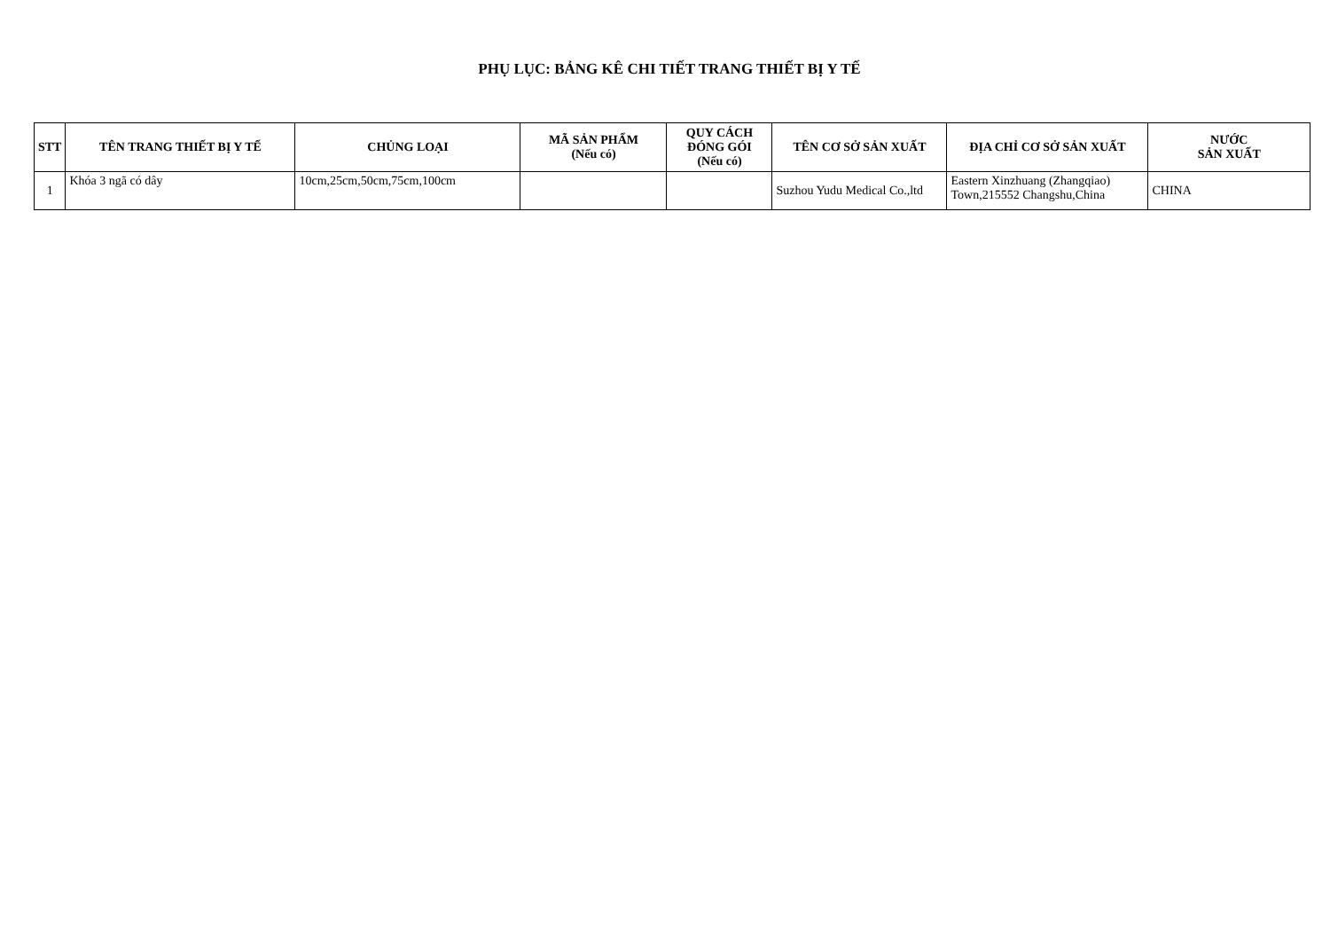PHỤ LỤC: BẢNG KÊ CHI TIẾT TRANG THIẾT BỊ Y TẾ
| STT | TÊN TRANG THIẾT BỊ Y TẾ | CHỦNG LOẠI | MÃ SẢN PHẨM (Nếu có) | QUY CÁCH ĐÓNG GÓI (Nếu có) | TÊN CƠ SỞ SẢN XUẤT | ĐỊA CHỈ CƠ SỞ SẢN XUẤT | NƯỚC SẢN XUẤT |
| --- | --- | --- | --- | --- | --- | --- | --- |
| 1 | Khóa 3 ngã có dây | 10cm,25cm,50cm,75cm,100cm | | | Suzhou Yudu Medical Co.,ltd | Eastern Xinzhuang (Zhangqiao) Town,215552 Changshu,China | CHINA |